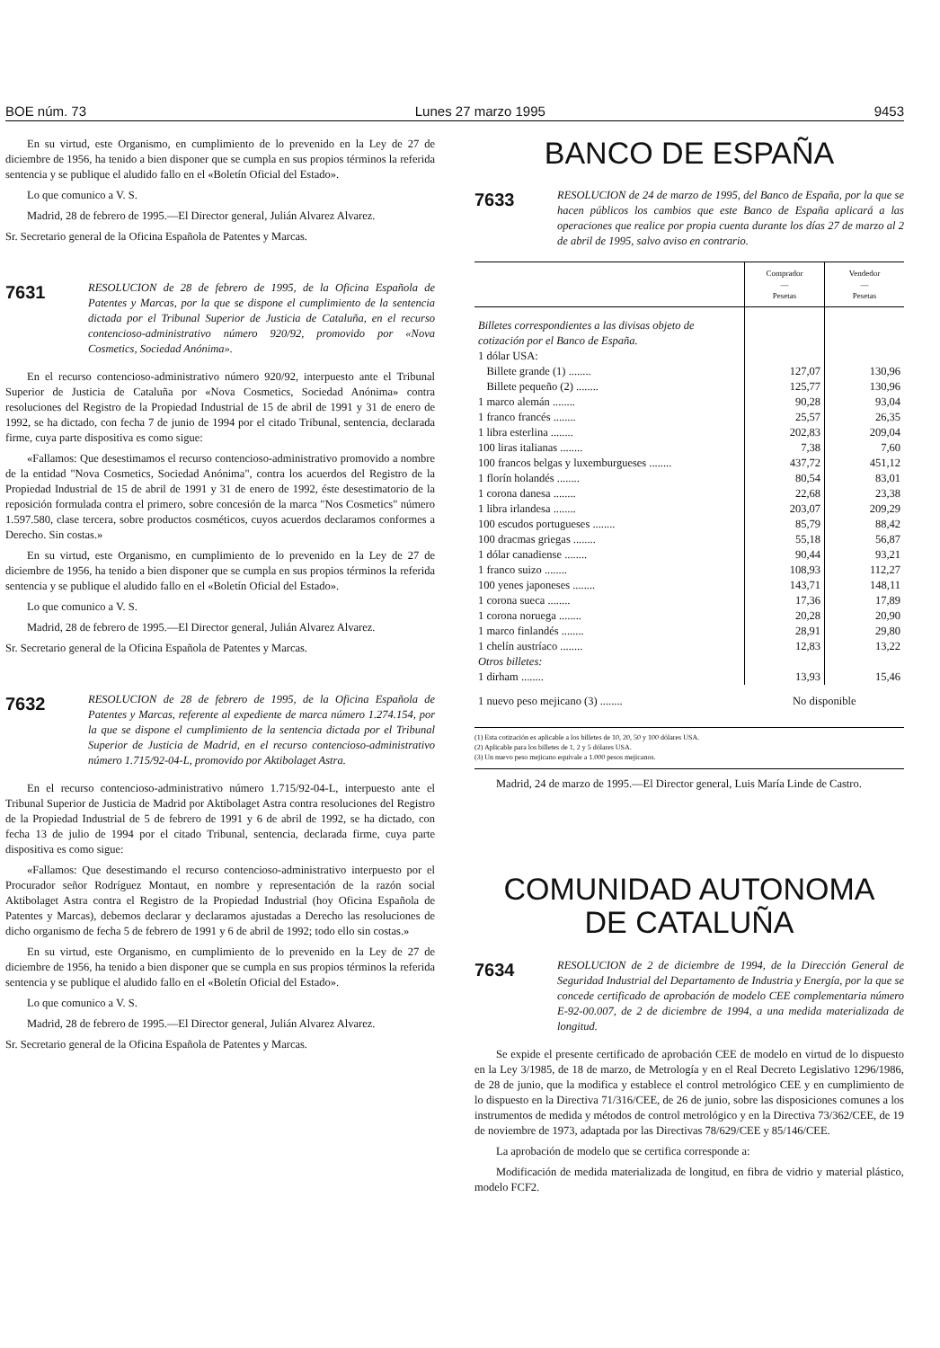BOE núm. 73 Lunes 27 marzo 1995 9453
En su virtud, este Organismo, en cumplimiento de lo prevenido en la Ley de 27 de diciembre de 1956, ha tenido a bien disponer que se cumpla en sus propios términos la referida sentencia y se publique el aludido fallo en el «Boletín Oficial del Estado».
Lo que comunico a V. S.
Madrid, 28 de febrero de 1995.—El Director general, Julián Alvarez Alvarez.
Sr. Secretario general de la Oficina Española de Patentes y Marcas.
7631 RESOLUCION de 28 de febrero de 1995, de la Oficina Española de Patentes y Marcas, por la que se dispone el cumplimiento de la sentencia dictada por el Tribunal Superior de Justicia de Cataluña, en el recurso contencioso-administrativo número 920/92, promovido por «Nova Cosmetics, Sociedad Anónima».
En el recurso contencioso-administrativo número 920/92, interpuesto ante el Tribunal Superior de Justicia de Cataluña por «Nova Cosmetics, Sociedad Anónima» contra resoluciones del Registro de la Propiedad Industrial de 15 de abril de 1991 y 31 de enero de 1992, se ha dictado, con fecha 7 de junio de 1994 por el citado Tribunal, sentencia, declarada firme, cuya parte dispositiva es como sigue:
«Fallamos: Que desestimamos el recurso contencioso-administrativo promovido a nombre de la entidad "Nova Cosmetics, Sociedad Anónima", contra los acuerdos del Registro de la Propiedad Industrial de 15 de abril de 1991 y 31 de enero de 1992, éste desestimatorio de la reposición formulada contra el primero, sobre concesión de la marca "Nos Cosmetics" número 1.597.580, clase tercera, sobre productos cosméticos, cuyos acuerdos declaramos conformes a Derecho. Sin costas.»
En su virtud, este Organismo, en cumplimiento de lo prevenido en la Ley de 27 de diciembre de 1956, ha tenido a bien disponer que se cumpla en sus propios términos la referida sentencia y se publique el aludido fallo en el «Boletín Oficial del Estado».
Lo que comunico a V. S.
Madrid, 28 de febrero de 1995.—El Director general, Julián Alvarez Alvarez.
Sr. Secretario general de la Oficina Española de Patentes y Marcas.
7632 RESOLUCION de 28 de febrero de 1995, de la Oficina Española de Patentes y Marcas, referente al expediente de marca número 1.274.154, por la que se dispone el cumplimiento de la sentencia dictada por el Tribunal Superior de Justicia de Madrid, en el recurso contencioso-administrativo número 1.715/92-04-L, promovido por Aktibolaget Astra.
En el recurso contencioso-administrativo número 1.715/92-04-L, interpuesto ante el Tribunal Superior de Justicia de Madrid por Aktibolaget Astra contra resoluciones del Registro de la Propiedad Industrial de 5 de febrero de 1991 y 6 de abril de 1992, se ha dictado, con fecha 13 de julio de 1994 por el citado Tribunal, sentencia, declarada firme, cuya parte dispositiva es como sigue:
«Fallamos: Que desestimando el recurso contencioso-administrativo interpuesto por el Procurador señor Rodríguez Montaut, en nombre y representación de la razón social Aktibolaget Astra contra el Registro de la Propiedad Industrial (hoy Oficina Española de Patentes y Marcas), debemos declarar y declaramos ajustadas a Derecho las resoluciones de dicho organismo de fecha 5 de febrero de 1991 y 6 de abril de 1992; todo ello sin costas.»
En su virtud, este Organismo, en cumplimiento de lo prevenido en la Ley de 27 de diciembre de 1956, ha tenido a bien disponer que se cumpla en sus propios términos la referida sentencia y se publique el aludido fallo en el «Boletín Oficial del Estado».
Lo que comunico a V. S.
Madrid, 28 de febrero de 1995.—El Director general, Julián Alvarez Alvarez.
Sr. Secretario general de la Oficina Española de Patentes y Marcas.
BANCO DE ESPAÑA
7633 RESOLUCION de 24 de marzo de 1995, del Banco de España, por la que se hacen públicos los cambios que este Banco de España aplicará a las operaciones que realice por propia cuenta durante los días 27 de marzo al 2 de abril de 1995, salvo aviso en contrario.
| | Comprador — Pesetas | Vendedor — Pesetas |
| --- | --- | --- |
| Billetes correspondientes a las divisas objeto de cotización por el Banco de España. | | |
| 1 dólar USA: | | |
| Billete grande (1) ........ | 127,07 | 130,96 |
| Billete pequeño (2) ........ | 125,77 | 130,96 |
| 1 marco alemán ........ | 90,28 | 93,04 |
| 1 franco francés ........ | 25,57 | 26,35 |
| 1 libra esterlina ........ | 202,83 | 209,04 |
| 100 liras italianas ........ | 7,38 | 7,60 |
| 100 francos belgas y luxemburgueses ........ | 437,72 | 451,12 |
| 1 florín holandés ........ | 80,54 | 83,01 |
| 1 corona danesa ........ | 22,68 | 23,38 |
| 1 libra irlandesa ........ | 203,07 | 209,29 |
| 100 escudos portugueses ........ | 85,79 | 88,42 |
| 100 dracmas griegas ........ | 55,18 | 56,87 |
| 1 dólar canadiense ........ | 90,44 | 93,21 |
| 1 franco suizo ........ | 108,93 | 112,27 |
| 100 yenes japoneses ........ | 143,71 | 148,11 |
| 1 corona sueca ........ | 17,36 | 17,89 |
| 1 corona noruega ........ | 20,28 | 20,90 |
| 1 marco finlandés ........ | 28,91 | 29,80 |
| 1 chelín austríaco ........ | 12,83 | 13,22 |
| Otros billetes: | | |
| 1 dirham ........ | 13,93 | 15,46 |
| 1 nuevo peso mejicano (3) ........ | No disponible | |
(1) Esta cotización es aplicable a los billetes de 10, 20, 50 y 100 dólares USA.
(2) Aplicable para los billetes de 1, 2 y 5 dólares USA.
(3) Un nuevo peso mejicano equivale a 1.000 pesos mejicanos.
Madrid, 24 de marzo de 1995.—El Director general, Luis María Linde de Castro.
COMUNIDAD AUTONOMA
DE CATALUÑA
7634 RESOLUCION de 2 de diciembre de 1994, de la Dirección General de Seguridad Industrial del Departamento de Industria y Energía, por la que se concede certificado de aprobación de modelo CEE complementaria número E-92-00.007, de 2 de diciembre de 1994, a una medida materializada de longitud.
Se expide el presente certificado de aprobación CEE de modelo en virtud de lo dispuesto en la Ley 3/1985, de 18 de marzo, de Metrología y en el Real Decreto Legislativo 1296/1986, de 28 de junio, que la modifica y establece el control metrológico CEE y en cumplimiento de lo dispuesto en la Directiva 71/316/CEE, de 26 de junio, sobre las disposiciones comunes a los instrumentos de medida y métodos de control metrológico y en la Directiva 73/362/CEE, de 19 de noviembre de 1973, adaptada por las Directivas 78/629/CEE y 85/146/CEE.
La aprobación de modelo que se certifica corresponde a:
Modificación de medida materializada de longitud, en fibra de vidrio y material plástico, modelo FCF2.